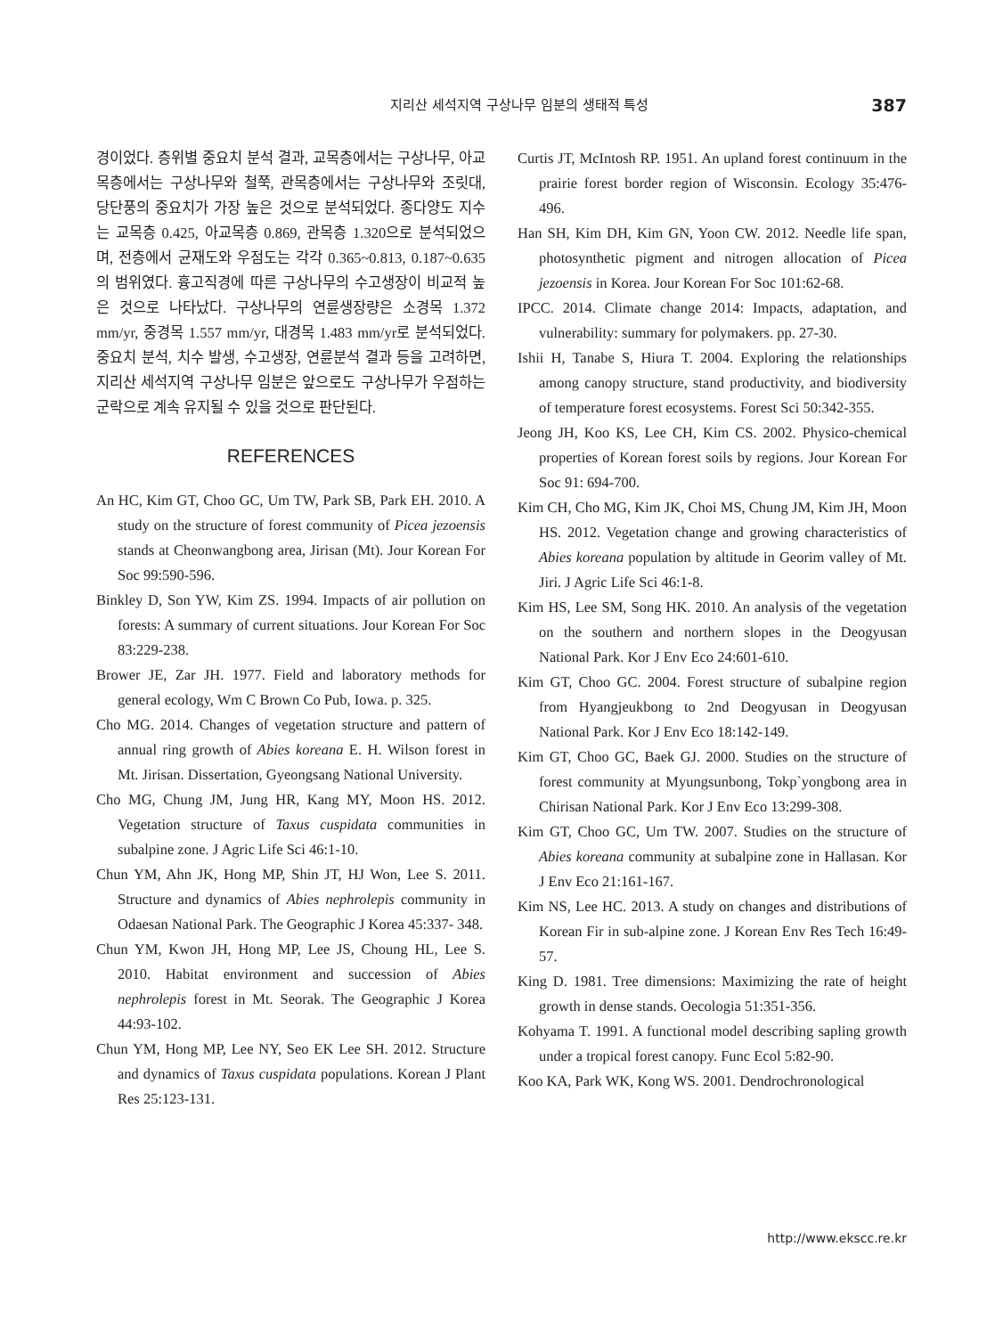지리산 세석지역 구상나무 임분의 생태적 특성 387
경이었다. 층위별 중요치 분석 결과, 교목층에서는 구상나무, 아교목층에서는 구상나무와 철쭉, 관목층에서는 구상나무와 조릿대, 당단풍의 중요치가 가장 높은 것으로 분석되었다. 종다양도 지수는 교목층 0.425, 아교목층 0.869, 관목층 1.320으로 분석되었으며, 전층에서 균재도와 우점도는 각각 0.365~0.813, 0.187~0.635의 범위였다. 흉고직경에 따른 구상나무의 수고생장이 비교적 높은 것으로 나타났다. 구상나무의 연륜생장량은 소경목 1.372 mm/yr, 중경목 1.557 mm/yr, 대경목 1.483 mm/yr로 분석되었다. 중요치 분석, 치수 발생, 수고생장, 연륜분석 결과 등을 고려하면, 지리산 세석지역 구상나무 임분은 앞으로도 구상나무가 우점하는 군락으로 계속 유지될 수 있을 것으로 판단된다.
REFERENCES
An HC, Kim GT, Choo GC, Um TW, Park SB, Park EH. 2010. A study on the structure of forest community of Picea jezoensis stands at Cheonwangbong area, Jirisan (Mt). Jour Korean For Soc 99:590-596.
Binkley D, Son YW, Kim ZS. 1994. Impacts of air pollution on forests: A summary of current situations. Jour Korean For Soc 83:229-238.
Brower JE, Zar JH. 1977. Field and laboratory methods for general ecology, Wm C Brown Co Pub, Iowa. p. 325.
Cho MG. 2014. Changes of vegetation structure and pattern of annual ring growth of Abies koreana E. H. Wilson forest in Mt. Jirisan. Dissertation, Gyeongsang National University.
Cho MG, Chung JM, Jung HR, Kang MY, Moon HS. 2012. Vegetation structure of Taxus cuspidata communities in subalpine zone. J Agric Life Sci 46:1-10.
Chun YM, Ahn JK, Hong MP, Shin JT, HJ Won, Lee S. 2011. Structure and dynamics of Abies nephrolepis community in Odaesan National Park. The Geographic J Korea 45:337- 348.
Chun YM, Kwon JH, Hong MP, Lee JS, Choung HL, Lee S. 2010. Habitat environment and succession of Abies nephrolepis forest in Mt. Seorak. The Geographic J Korea 44:93-102.
Chun YM, Hong MP, Lee NY, Seo EK Lee SH. 2012. Structure and dynamics of Taxus cuspidata populations. Korean J Plant Res 25:123-131.
Curtis JT, McIntosh RP. 1951. An upland forest continuum in the prairie forest border region of Wisconsin. Ecology 35:476-496.
Han SH, Kim DH, Kim GN, Yoon CW. 2012. Needle life span, photosynthetic pigment and nitrogen allocation of Picea jezoensis in Korea. Jour Korean For Soc 101:62-68.
IPCC. 2014. Climate change 2014: Impacts, adaptation, and vulnerability: summary for polymakers. pp. 27-30.
Ishii H, Tanabe S, Hiura T. 2004. Exploring the relationships among canopy structure, stand productivity, and biodiversity of temperature forest ecosystems. Forest Sci 50:342-355.
Jeong JH, Koo KS, Lee CH, Kim CS. 2002. Physico-chemical properties of Korean forest soils by regions. Jour Korean For Soc 91: 694-700.
Kim CH, Cho MG, Kim JK, Choi MS, Chung JM, Kim JH, Moon HS. 2012. Vegetation change and growing characteristics of Abies koreana population by altitude in Georim valley of Mt. Jiri. J Agric Life Sci 46:1-8.
Kim HS, Lee SM, Song HK. 2010. An analysis of the vegetation on the southern and northern slopes in the Deogyusan National Park. Kor J Env Eco 24:601-610.
Kim GT, Choo GC. 2004. Forest structure of subalpine region from Hyangjeukbong to 2nd Deogyusan in Deogyusan National Park. Kor J Env Eco 18:142-149.
Kim GT, Choo GC, Baek GJ. 2000. Studies on the structure of forest community at Myungsunbong, Tokp`yongbong area in Chirisan National Park. Kor J Env Eco 13:299-308.
Kim GT, Choo GC, Um TW. 2007. Studies on the structure of Abies koreana community at subalpine zone in Hallasan. Kor J Env Eco 21:161-167.
Kim NS, Lee HC. 2013. A study on changes and distributions of Korean Fir in sub-alpine zone. J Korean Env Res Tech 16:49-57.
King D. 1981. Tree dimensions: Maximizing the rate of height growth in dense stands. Oecologia 51:351-356.
Kohyama T. 1991. A functional model describing sapling growth under a tropical forest canopy. Func Ecol 5:82-90.
Koo KA, Park WK, Kong WS. 2001. Dendrochronological
http://www.ekscc.re.kr